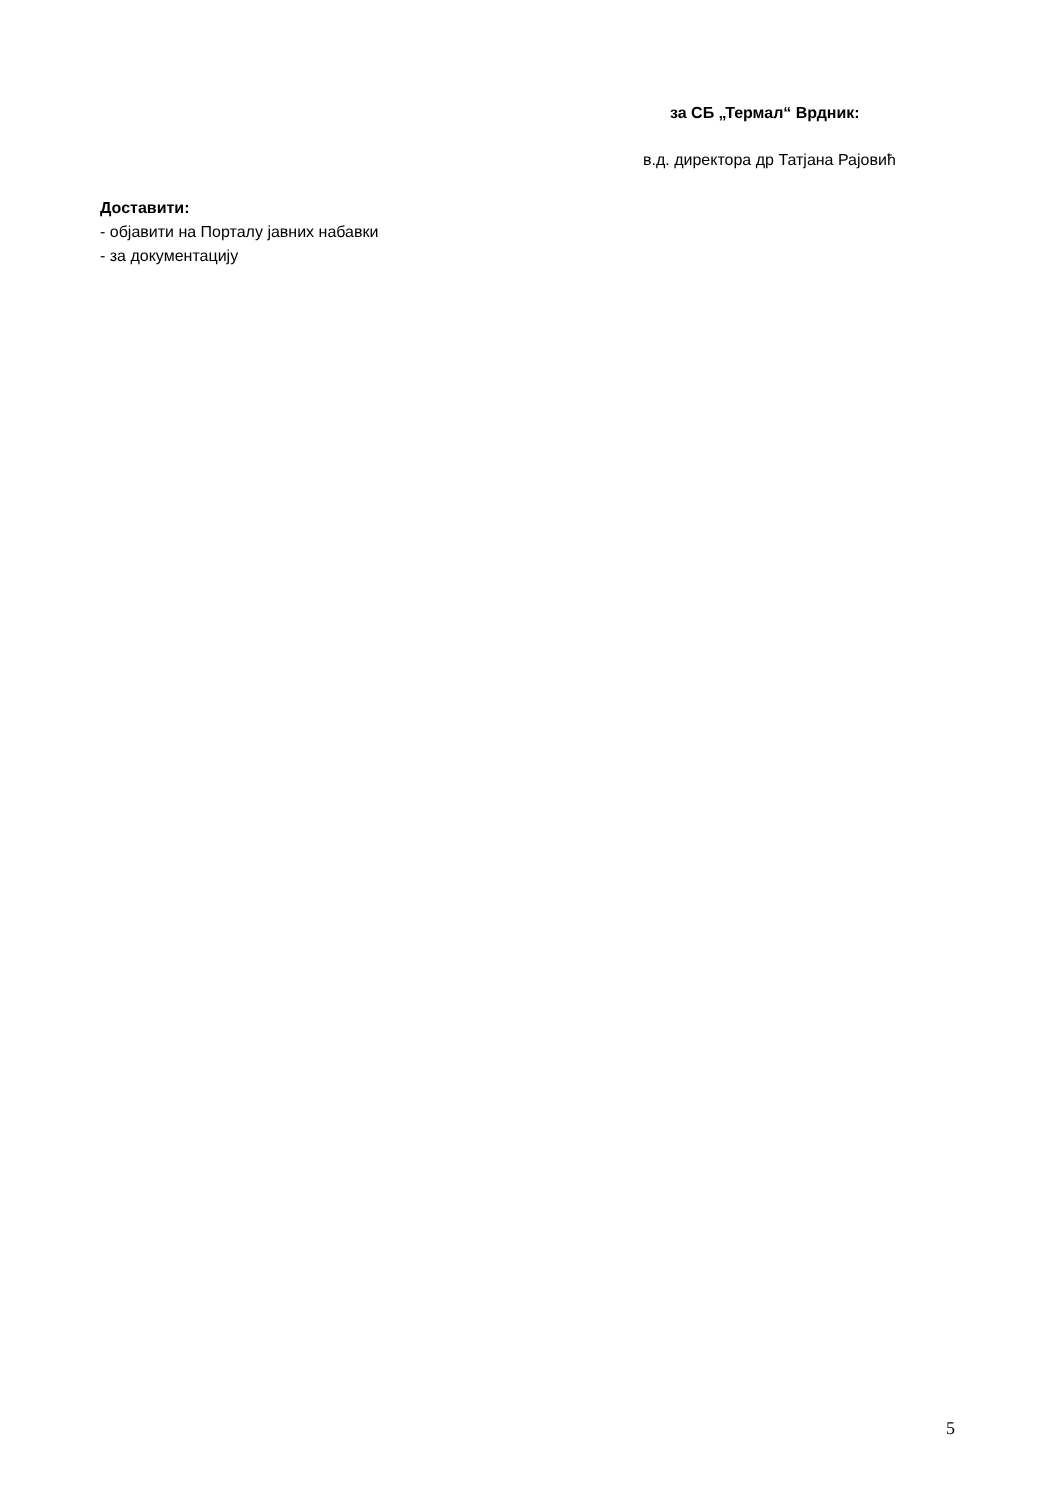за СБ „Термал“ Врдник:
в.д. директора др Татјана Рајовић
Доставити:
- објавити на Порталу јавних набавки
- за документацију
5